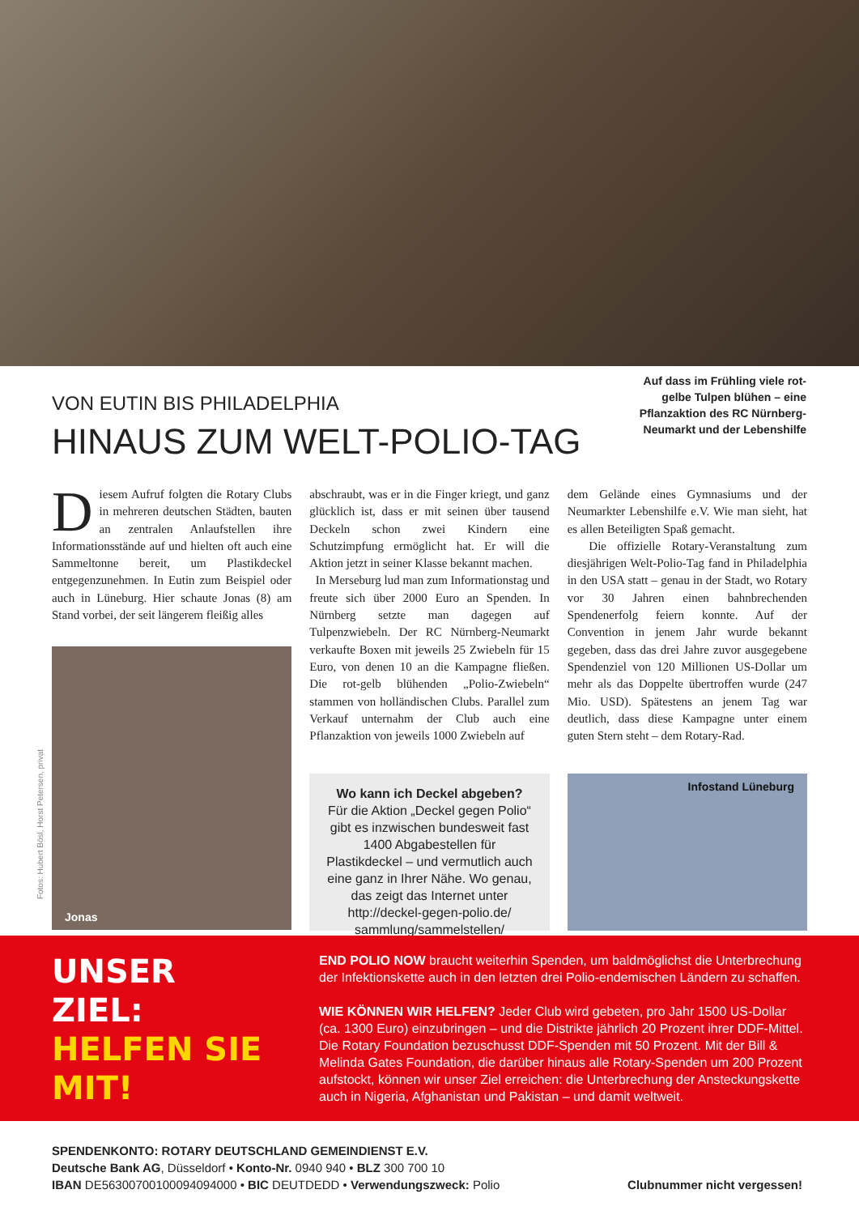VON EUTIN BIS PHILADELPHIA
HINAUS ZUM WELT-POLIO-TAG
Auf dass im Frühling viele rot-gelbe Tulpen blühen – eine Pflanzaktion des RC Nürnberg-Neumarkt und der Lebenshilfe
Fotos: Hubert Bösl, Horst Petersen, privat
Diesem Aufruf folgten die Rotary Clubs in mehreren deutschen Städten, bauten an zentralen Anlaufstellen ihre Informationsstände auf und hielten oft auch eine Sammeltonne bereit, um Plastikdeckel entgegenzunehmen. In Eutin zum Beispiel oder auch in Lüneburg. Hier schaute Jonas (8) am Stand vorbei, der seit längerem fleißig alles
Jonas
abschraubt, was er in die Finger kriegt, und ganz glücklich ist, dass er mit seinen über tausend Deckeln schon zwei Kindern eine Schutzimpfung ermöglicht hat. Er will die Aktion jetzt in seiner Klasse bekannt machen.
In Merseburg lud man zum Informationstag und freute sich über 2000 Euro an Spenden. In Nürnberg setzte man dagegen auf Tulpenzwiebeln. Der RC Nürnberg-Neumarkt verkaufte Boxen mit jeweils 25 Zwiebeln für 15 Euro, von denen 10 an die Kampagne fließen. Die rot-gelb blühenden „Polio-Zwiebeln“ stammen von holländischen Clubs. Parallel zum Verkauf unternahm der Club auch eine Pflanzaktion von jeweils 1000 Zwiebeln auf
Wo kann ich Deckel abgeben?
Für die Aktion „Deckel gegen Polio“ gibt es inzwischen bundesweit fast 1400 Abgabestellen für Plastikdeckel – und vermutlich auch eine ganz in Ihrer Nähe. Wo genau, das zeigt das Internet unter http://deckel-gegen-polio.de/ sammlung/sammelstellen/
dem Gelände eines Gymnasiums und der Neumarkter Lebenshilfe e.V. Wie man sieht, hat es allen Beteiligten Spaß gemacht.
Die offizielle Rotary-Veranstaltung zum diesjährigen Welt-Polio-Tag fand in Philadelphia in den USA statt – genau in der Stadt, wo Rotary vor 30 Jahren einen bahnbrechenden Spendenerfolg feiern konnte. Auf der Convention in jenem Jahr wurde bekannt gegeben, dass das drei Jahre zuvor ausgegebene Spendenziel von 120 Millionen US-Dollar um mehr als das Doppelte übertroffen wurde (247 Mio. USD). Spätestens an jenem Tag war deutlich, dass diese Kampagne unter einem guten Stern steht – dem Rotary-Rad.
Infostand Lüneburg
UNSER
ZIEL:
HELFEN SIE
MIT!
END POLIO NOW braucht weiterhin Spenden, um baldmöglichst die Unterbrechung der Infektionskette auch in den letzten drei Polio-endemischen Ländern zu schaffen.
WIE KÖNNEN WIR HELFEN? Jeder Club wird gebeten, pro Jahr 1500 US-Dollar (ca. 1300 Euro) einzubringen – und die Distrikte jährlich 20 Prozent ihrer DDF-Mittel. Die Rotary Foundation bezuschusst DDF-Spenden mit 50 Prozent. Mit der Bill & Melinda Gates Foundation, die darüber hinaus alle Rotary-Spenden um 200 Prozent aufstockt, können wir unser Ziel erreichen: die Unterbrechung der Ansteckungskette auch in Nigeria, Afghanistan und Pakistan – und damit weltweit.
SPENDENKONTO: ROTARY DEUTSCHLAND GEMEINDIENST E.V.
Deutsche Bank AG, Düsseldorf • Konto-Nr. 0940 940 • BLZ 300 700 10
IBAN DE56300700100094094000 • BIC DEUTDEDD • Verwendungszweck: Polio
Clubnummer nicht vergessen!